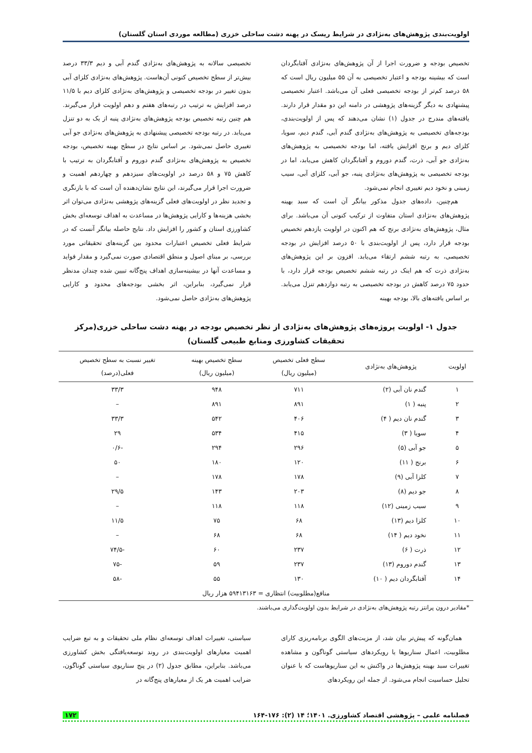اولویت‌بندی پژوهش‌های به‌نژادی در شرایط ریسک در پهنه دشت ساحلی خزری (مطالعه موردی استان گلستان)
تخصیص بودجه و ضرورت اجرا از آن پژوهش‌های به‌نژادی آفتابگردان است که بیشینه بودجه و اعتبار تخصیصی به آن ۵۵ میلیون ریال است که ۵۸ درصد کم‌تر از بودجه تخصیصی فعلی آن می‌باشد. اعتبار تخصیصی پیشنهادی به دیگر گزینه‌های پژوهشی در دامنه این دو مقدار قرار دارند. یافته‌های مندرج در جدول (۱) نشان می‌دهند که پس از اولویت‌بندی، بودجه‌های تخصیصی به پژوهش‌های به‌نژادی گندم آبی، گندم دیم، سویا، کلزای دیم و برنج افزایش یافته، اما بودجه تخصیصی به پژوهش‌های به‌نژادی جو آبی، ذرت، گندم دوروم و آفتابگردان کاهش می‌یابد، اما در بودجه تخصیصی به پژوهش‌های به‌نژادی پنبه، جو آبی، کلزای آبی، سیب زمینی و نخود دیم تغییری انجام نمی‌شود.
هم‌چنین، داده‌های جدول مذکور بیانگر آن است که سبد بهینه پژوهش‌های به‌نژادی استان متفاوت از ترکیب کنونی آن می‌باشد. برای مثال، پژوهش‌های به‌نژادی برنج که هم اکنون در اولویت یازدهم تخصیص بودجه قرار دارد، پس از اولویت‌بندی با ۵۰ درصد افزایش در بودجه تخصیصی، به رتبه ششم ارتقاء می‌یابد. افزون بر این پژوهش‌های به‌نژادی ذرت که هم اینک در رتبه ششم تخصیص بودجه قرار دارد، با حدود ۷۵ درصد کاهش در بودجه تخصیصی به رتبه دوازدهم تنزل می‌یابد. بر اساس یافته‌های بالا، بودجه بهینه
تخصیصی سالانه به پژوهش‌های به‌نژادی گندم آبی و دیم ۳۳/۳ درصد بیش‌تر از سطح تخصیص کنونی آن‌هاست. پژوهش‌های به‌نژادی کلزای آبی بدون تغییر در بودجه تخصیصی و پژوهش‌های به‌نژادی کلزای دیم با ۱۱/۵ درصد افزایش به ترتیب در رتبه‌های هفتم و دهم اولویت قرار می‌گیرند. هم چنین رتبه تخصیص بودجه پژوهش‌های به‌نژادی پنبه از یک به دو تنزل می‌یابد. در رتبه بودجه تخصیصی پیشنهادی به پژوهش‌های به‌نژادی جو آبی تغییری حاصل نمی‌شود. بر اساس نتایج در سطح بهینه تخصیص، بودجه تخصیص به پژوهش‌های به‌نژادی گندم دوروم و آفتابگردان به ترتیب با کاهش ۷۵ و ۵۸ درصد در اولویت‌های سیزدهم و چهاردهم اهمیت و ضرورت اجرا قرار می‌گیرند، این نتایج نشان‌دهنده آن است که با بازنگری و تجدید نظر در اولویت‌های فعلی گزینه‌های پژوهشی به‌نژادی می‌توان اثر بخشی هزینه‌ها و کارایی پژوهش‌ها در مساعدت به اهداف توسعه‌ای بخش کشاورزی استان و کشور را افزایش داد. نتایج حاصله بیانگر آنست که در شرایط فعلی تخصیص اعتبارات محدود بین گزینه‌های تحقیقاتی مورد بررسی، بر مبنای اصول و منطق اقتصادی صورت نمی‌گیرد و مقدار فواید و مساعدت آنها در بیشینه‌سازی اهداف پنج‌گانه تبیین شده چندان مدنظر قرار نمی‌گیرد، بنابراین، اثر بخشی بودجه‌های محدود و کارایی پژوهش‌های به‌نژادی حاصل نمی‌شود.
جدول ۱- اولویت پروژه‌های پژوهش‌های به‌نژادی از نظر تخصیص بودجه در پهنه دشت ساحلی خزری(مرکز
تحقیقات کشاورزی ومنابع طبیعی گلستان)
| اولویت | پژوهش‌های به‌نژادی | سطح فعلی تخصیص (میلیون ریال) | سطح تخصیص بهینه (میلیون ریال) | تغییر نسبت به سطح تخصیص فعلی(درصد) |
| --- | --- | --- | --- | --- |
| ۱ | گندم نان آبی (۲) | ۷۱۱ | ۹۴۸ | ۳۳/۳ |
| ۲ | پنبه ( ۱) | ۸۹۱ | ۸۹۱ | – |
| ۳ | گندم نان دیم ( ۴) | ۴۰۶ | ۵۴۲ | ۳۳/۳ |
| ۴ | سویا ( ۳) | ۴۱۵ | ۵۳۴ | ۲۹ |
| ۵ | جو آبی (۵) | ۲۹۶ | ۲۹۴ | -۰/۶ |
| ۶ | برنج ( ۱۱) | ۱۲۰ | ۱۸۰ | ۵۰ |
| ۷ | کلزا آبی (۹) | ۱۷۸ | ۱۷۸ | – |
| ۸ | جو دیم (۸) | ۲۰۳ | ۱۴۳ | ۲۹/۵ |
| ۹ | سیب زمینی (۱۲) | ۱۱۸ | ۱۱۸ | – |
| ۱۰ | کلزا دیم (۱۳) | ۶۸ | ۷۵ | ۱۱/۵ |
| ۱۱ | نخود دیم ( ۱۴) | ۶۸ | ۶۸ | – |
| ۱۲ | ذرت ( ۶) | ۲۳۷ | ۶۰ | -۷۴/۵ |
| ۱۳ | گندم دوروم (۱۳) | ۲۳۷ | ۵۹ | -۷۵ |
| ۱۴ | آفتابگردان دیم ( ۱۰) | ۱۳۰ | ۵۵ | -۵۸ |
| منافع(مطلوبیت) انتظاری = ۵۹۴۱۳۱۶۳ هزار ریال | | | | |
*مقادیر درون پرانتز رتبه پژوهش‌های به‌نژادی در شرایط بدون اولویت‌گذاری می‌باشند.
همان‌گونه که پیش‌تر بیان شد، از مزیت‌های الگوی برنامه‌ریزی کارای مطلوبیت، اعمال سناریوها یا رویکردهای سیاستی گوناگون و مشاهده تغییرات سبد بهینه پژوهش‌ها در واکنش به این سناریوهاست که با عنوان تحلیل حساسیت انجام می‌شود. از جمله این رویکردهای
سیاستی، تغییرات اهداف توسعه‌ای نظام ملی تحقیقات و به تبع ضرایب اهمیت معیارهای اولویت‌بندی در روند توسعه‌یافتگی بخش کشاورزی می‌باشد. بنابراین، مطابق جدول (۲) در پنج سناریوی سیاستی گوناگون، ضرایب اهمیت هر یک از معیارهای پنج‌گانه در
فصلنامه علمی – پژوهشی اقتصاد کشاورزی. ۱۴۰۱؛ ۱۴ (۲): ۱۷۶-۱۶۴ ۱۷۲